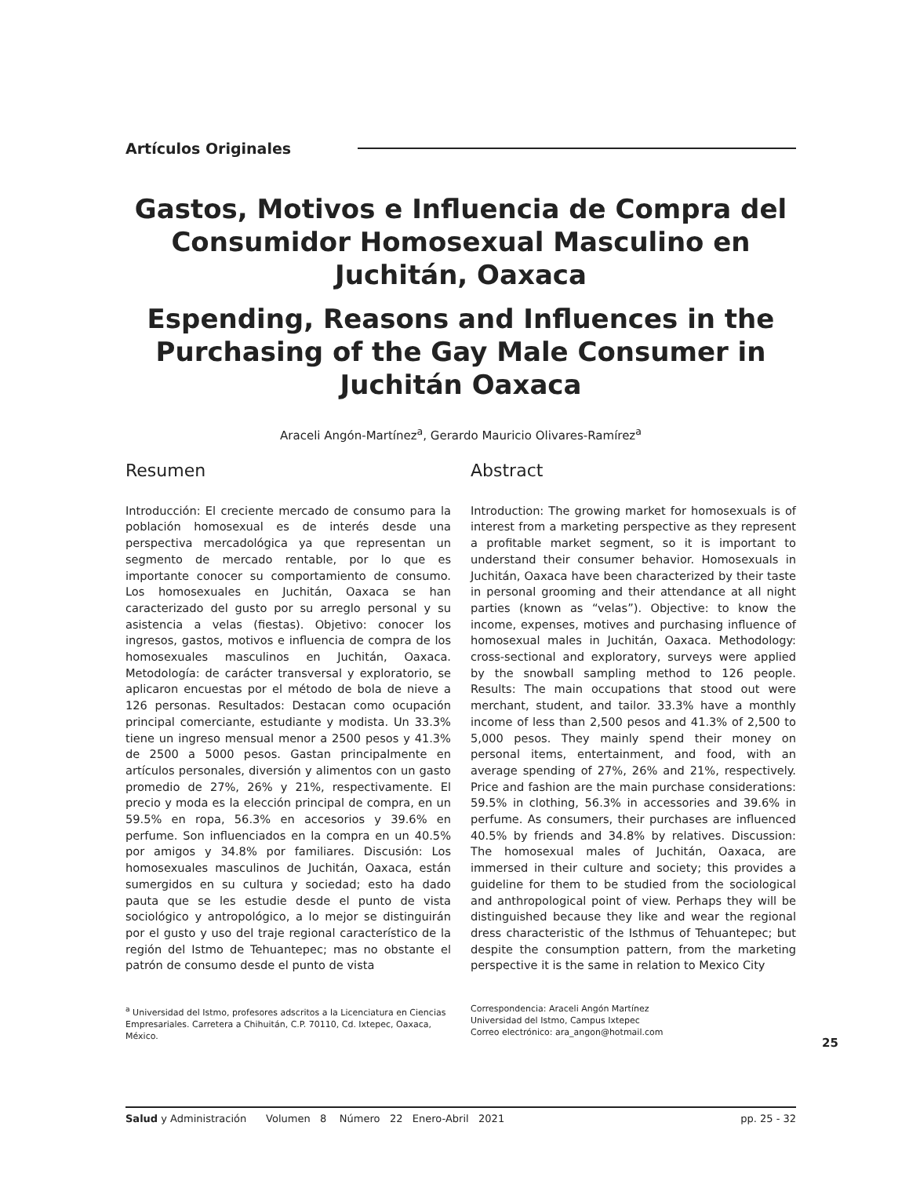Artículos Originales
Gastos, Motivos e Influencia de Compra del Consumidor Homosexual Masculino en Juchitán, Oaxaca
Espending, Reasons and Influences in the Purchasing of the Gay Male Consumer in Juchitán Oaxaca
Araceli Angón-Martínez<sup>a</sup>, Gerardo Mauricio Olivares-Ramírez<sup>a</sup>
Resumen
Introducción: El creciente mercado de consumo para la población homosexual es de interés desde una perspectiva mercadológica ya que representan un segmento de mercado rentable, por lo que es importante conocer su comportamiento de consumo. Los homosexuales en Juchitán, Oaxaca se han caracterizado del gusto por su arreglo personal y su asistencia a velas (fiestas). Objetivo: conocer los ingresos, gastos, motivos e influencia de compra de los homosexuales masculinos en Juchitán, Oaxaca. Metodología: de carácter transversal y exploratorio, se aplicaron encuestas por el método de bola de nieve a 126 personas. Resultados: Destacan como ocupación principal comerciante, estudiante y modista. Un 33.3% tiene un ingreso mensual menor a 2500 pesos y 41.3% de 2500 a 5000 pesos. Gastan principalmente en artículos personales, diversión y alimentos con un gasto promedio de 27%, 26% y 21%, respectivamente. El precio y moda es la elección principal de compra, en un 59.5% en ropa, 56.3% en accesorios y 39.6% en perfume. Son influenciados en la compra en un 40.5% por amigos y 34.8% por familiares. Discusión: Los homosexuales masculinos de Juchitán, Oaxaca, están sumergidos en su cultura y sociedad; esto ha dado pauta que se les estudie desde el punto de vista sociológico y antropológico, a lo mejor se distinguirán por el gusto y uso del traje regional característico de la región del Istmo de Tehuantepec; mas no obstante el patrón de consumo desde el punto de vista
Abstract
Introduction: The growing market for homosexuals is of interest from a marketing perspective as they represent a profitable market segment, so it is important to understand their consumer behavior. Homosexuals in Juchitán, Oaxaca have been characterized by their taste in personal grooming and their attendance at all night parties (known as “velas”). Objective: to know the income, expenses, motives and purchasing influence of homosexual males in Juchitán, Oaxaca. Methodology: cross-sectional and exploratory, surveys were applied by the snowball sampling method to 126 people. Results: The main occupations that stood out were merchant, student, and tailor. 33.3% have a monthly income of less than 2,500 pesos and 41.3% of 2,500 to 5,000 pesos. They mainly spend their money on personal items, entertainment, and food, with an average spending of 27%, 26% and 21%, respectively. Price and fashion are the main purchase considerations: 59.5% in clothing, 56.3% in accessories and 39.6% in perfume. As consumers, their purchases are influenced 40.5% by friends and 34.8% by relatives. Discussion: The homosexual males of Juchitán, Oaxaca, are immersed in their culture and society; this provides a guideline for them to be studied from the sociological and anthropological point of view. Perhaps they will be distinguished because they like and wear the regional dress characteristic of the Isthmus of Tehuantepec; but despite the consumption pattern, from the marketing perspective it is the same in relation to Mexico City
<sup>a</sup> Universidad del Istmo, profesores adscritos a la Licenciatura en Ciencias Empresariales. Carretera a Chihuitán, C.P. 70110, Cd. Ixtepec, Oaxaca, México.
Correspondencia: Araceli Angón Martínez
Universidad del Istmo, Campus Ixtepec
Correo electrónico: ara_angon@hotmail.com
25
Salud y Administración Volumen 8 Número 22 Enero-Abril 2021 pp. 25 - 32